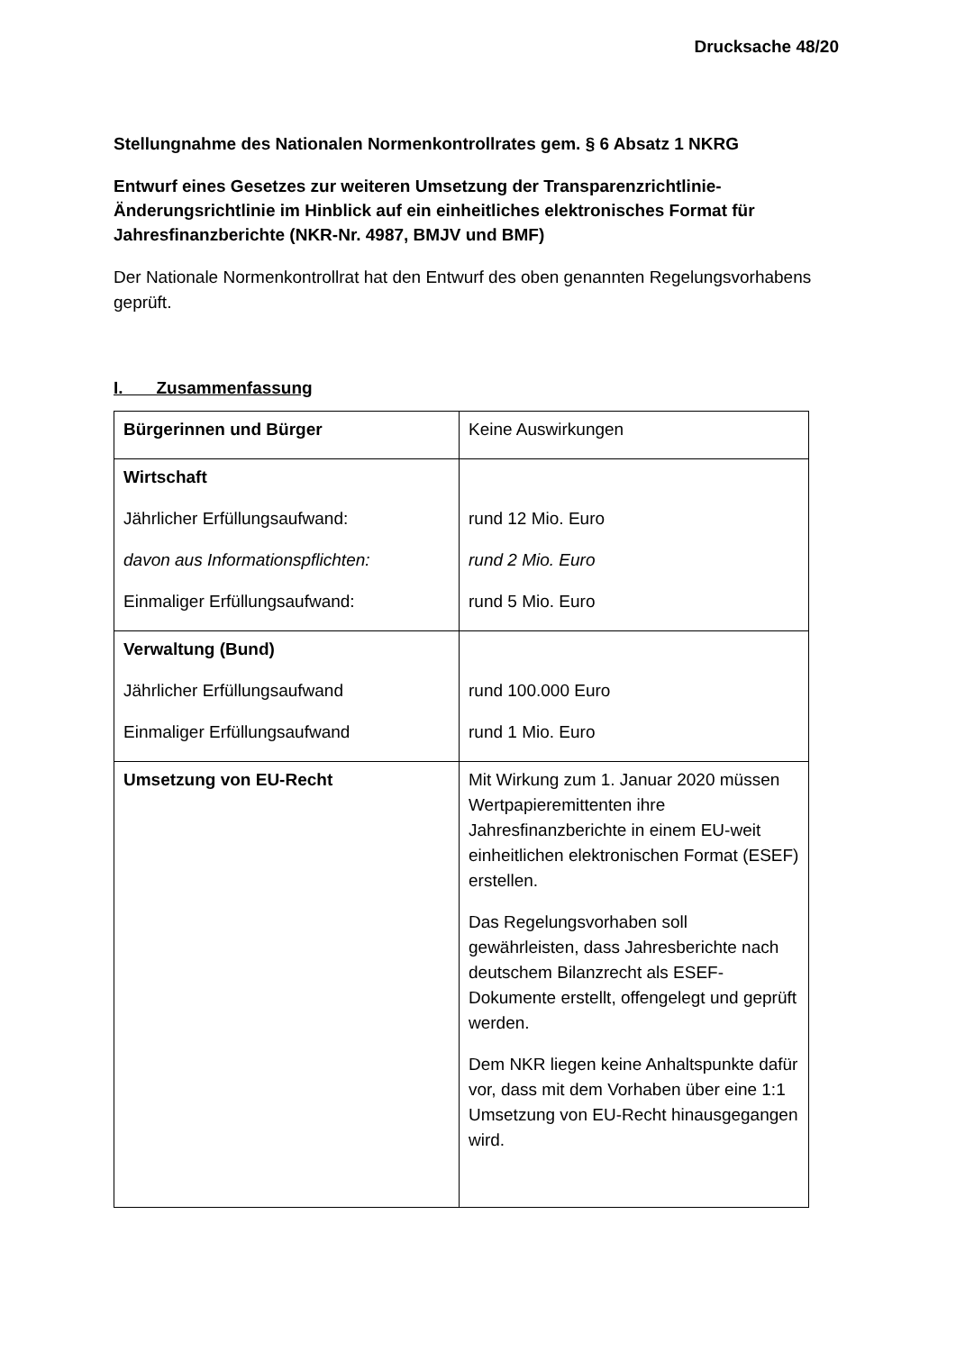Drucksache 48/20
Stellungnahme des Nationalen Normenkontrollrates gem. § 6 Absatz 1 NKRG
Entwurf eines Gesetzes zur weiteren Umsetzung der Transparenzrichtlinie-Änderungsrichtlinie im Hinblick auf ein einheitliches elektronisches Format für Jahresfinanzberichte (NKR-Nr. 4987, BMJV und BMF)
Der Nationale Normenkontrollrat hat den Entwurf des oben genannten Regelungsvorhabens geprüft.
I. Zusammenfassung
| Bürgerinnen und Bürger | Keine Auswirkungen |
| Wirtschaft Jährlicher Erfüllungsaufwand: davon aus Informationspflichten: Einmaliger Erfüllungsaufwand: | rund 12 Mio. Euro rund 2 Mio. Euro rund 5 Mio. Euro |
| Verwaltung (Bund) Jährlicher Erfüllungsaufwand Einmaliger Erfüllungsaufwand | rund 100.000 Euro rund 1 Mio. Euro |
| Umsetzung von EU-Recht | Mit Wirkung zum 1. Januar 2020 müssen Wertpapieremittenten ihre Jahresfinanzberichte in einem EU-weit einheitlichen elektronischen Format (ESEF) erstellen. Das Regelungsvorhaben soll gewährleisten, dass Jahresberichte nach deutschem Bilanzrecht als ESEF-Dokumente erstellt, offengelegt und geprüft werden. Dem NKR liegen keine Anhaltspunkte dafür vor, dass mit dem Vorhaben über eine 1:1 Umsetzung von EU-Recht hinausgegangen wird. |